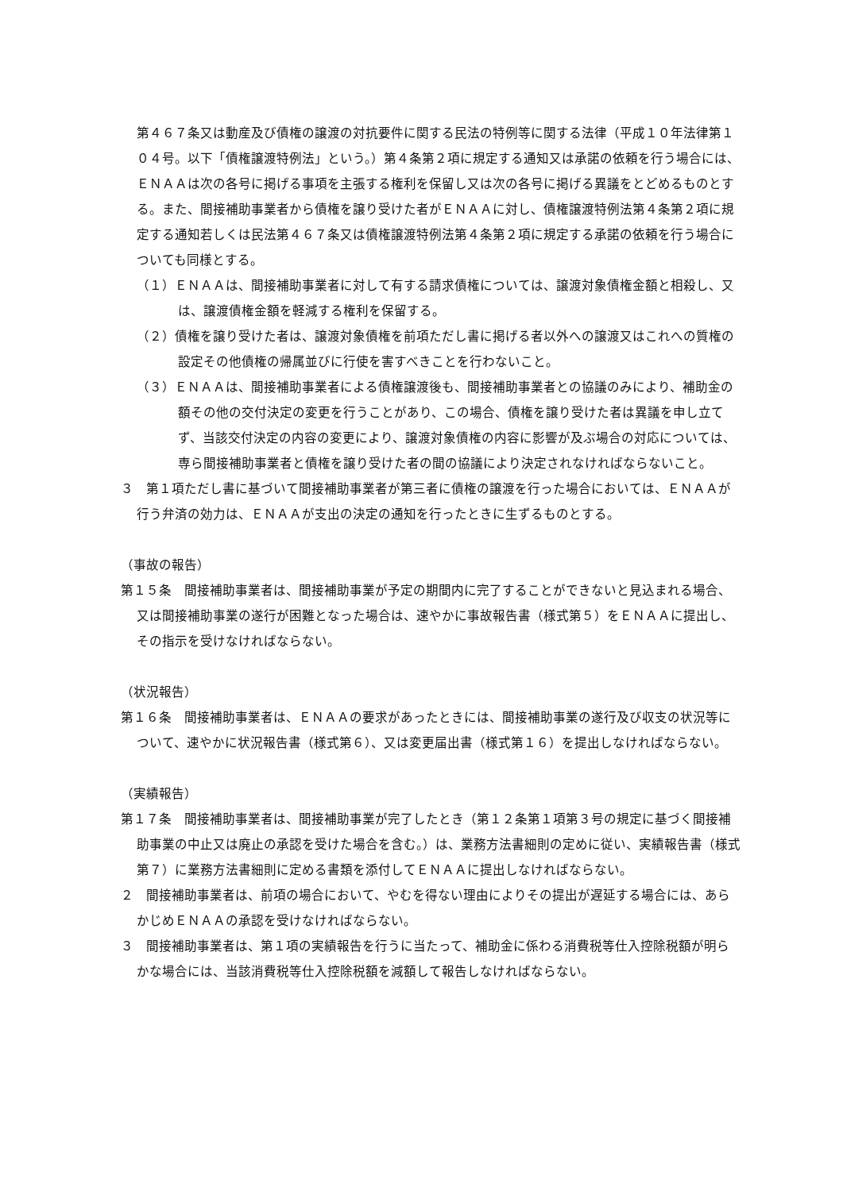第４６７条又は動産及び債権の譲渡の対抗要件に関する民法の特例等に関する法律（平成１０年法律第１０４号。以下「債権譲渡特例法」という。）第４条第２項に規定する通知又は承諾の依頼を行う場合には、ＥＮＡＡは次の各号に掲げる事項を主張する権利を保留し又は次の各号に掲げる異議をとどめるものとする。また、間接補助事業者から債権を譲り受けた者がＥＮＡＡに対し、債権譲渡特例法第４条第２項に規定する通知若しくは民法第４６７条又は債権譲渡特例法第４条第２項に規定する承諾の依頼を行う場合についても同様とする。
（１）ＥＮＡＡは、間接補助事業者に対して有する請求債権については、譲渡対象債権金額と相殺し、又は、譲渡債権金額を軽減する権利を保留する。
（２）債権を譲り受けた者は、譲渡対象債権を前項ただし書に掲げる者以外への譲渡又はこれへの質権の設定その他債権の帰属並びに行使を害すべきことを行わないこと。
（３）ＥＮＡＡは、間接補助事業者による債権譲渡後も、間接補助事業者との協議のみにより、補助金の額その他の交付決定の変更を行うことがあり、この場合、債権を譲り受けた者は異議を申し立てず、当該交付決定の内容の変更により、譲渡対象債権の内容に影響が及ぶ場合の対応については、専ら間接補助事業者と債権を譲り受けた者の間の協議により決定されなければならないこと。
３　第１項ただし書に基づいて間接補助事業者が第三者に債権の譲渡を行った場合においては、ＥＮＡＡが行う弁済の効力は、ＥＮＡＡが支出の決定の通知を行ったときに生ずるものとする。
（事故の報告）
第１５条　間接補助事業者は、間接補助事業が予定の期間内に完了することができないと見込まれる場合、又は間接補助事業の遂行が困難となった場合は、速やかに事故報告書（様式第５）をＥＮＡＡに提出し、その指示を受けなければならない。
（状況報告）
第１６条　間接補助事業者は、ＥＮＡＡの要求があったときには、間接補助事業の遂行及び収支の状況等について、速やかに状況報告書（様式第６）、又は変更届出書（様式第１６）を提出しなければならない。
（実績報告）
第１７条　間接補助事業者は、間接補助事業が完了したとき（第１２条第１項第３号の規定に基づく間接補助事業の中止又は廃止の承認を受けた場合を含む。）は、業務方法書細則の定めに従い、実績報告書（様式第７）に業務方法書細則に定める書類を添付してＥＮＡＡに提出しなければならない。
２　間接補助事業者は、前項の場合において、やむを得ない理由によりその提出が遅延する場合には、あらかじめＥＮＡＡの承認を受けなければならない。
３　間接補助事業者は、第１項の実績報告を行うに当たって、補助金に係わる消費税等仕入控除税額が明らかな場合には、当該消費税等仕入控除税額を減額して報告しなければならない。